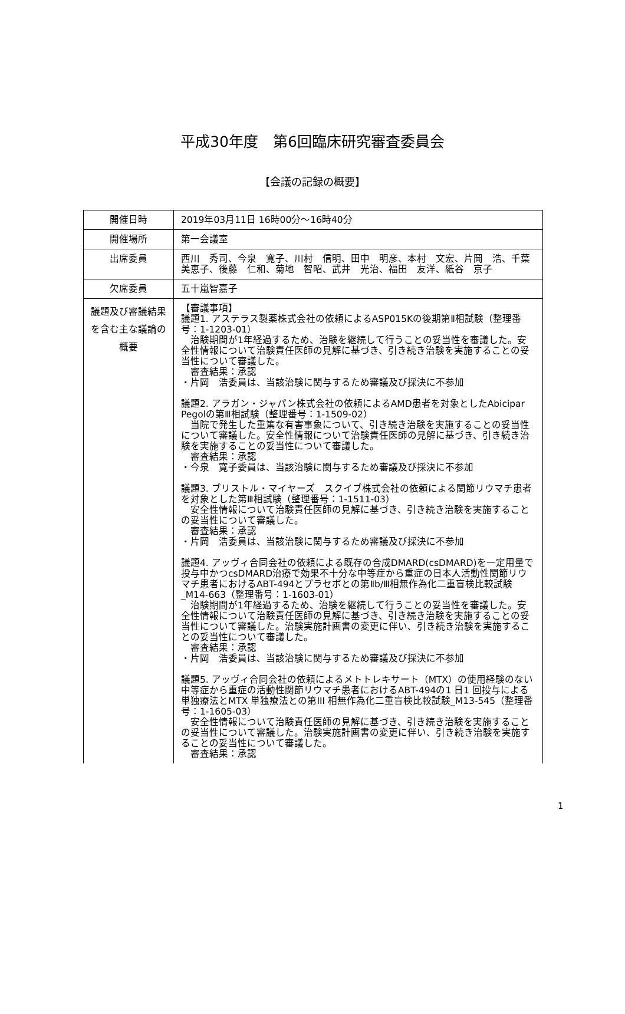平成30年度　第6回臨床研究審査委員会
【会議の記録の概要】
| 開催日時 | 2019年03月11日 16時00分～16時40分 |
| 開催場所 | 第一会議室 |
| 出席委員 | 西川 秀司、今泉 寛子、川村 信明、田中 明彦、本村 文宏、片岡 浩、千葉 美恵子、後藤 仁和、菊地 智昭、武井 光治、福田 友洋、紙谷 京子 |
| 欠席委員 | 五十嵐智嘉子 |
| 議題及び審議結果を含む主な議論の概要 | 【審議事項】 議題1. アステラス製薬株式会社の依頼によるASP015Kの後期第Ⅱ相試験（整理番号：1-1203-01） 治験期間が1年経過するため、治験を継続して行うことの妥当性を審議した。安全性情報について治験責任医師の見解に基づき、引き続き治験を実施することの妥当性について審議した。 審査結果：承認 ・片岡 浩委員は、当該治験に関与するため審議及び採決に不参加 議題2. アラガン・ジャパン株式会社の依頼によるAMD患者を対象としたAbicipar Pegolの第Ⅲ相試験（整理番号：1-1509-02） 当院で発生した重篤な有害事象について、引き続き治験を実施することの妥当性について審議した。安全性情報について治験責任医師の見解に基づき、引き続き治験を実施することの妥当性について審議した。 審査結果：承認 ・今泉 寛子委員は、当該治験に関与するため審議及び採決に不参加 議題3. ブリストル・マイヤーズ スクイブ株式会社の依頼による関節リウマチ患者を対象とした第Ⅲ相試験（整理番号：1-1511-03） 安全性情報について治験責任医師の見解に基づき、引き続き治験を実施することの妥当性について審議した。 審査結果：承認 ・片岡 浩委員は、当該治験に関与するため審議及び採決に不参加 議題4. アッヴィ合同会社の依頼による既存の合成DMARD(csDMARD)を一定用量で投与中かつcsDMARD治療で効果不十分な中等症から重症の日本人活動性関節リウマチ患者におけるABT-494とプラセボとの第Ⅱb/Ⅲ相無作為化二重盲検比較試験_M14-663（整理番号：1-1603-01） 治験期間が1年経過するため、治験を継続して行うことの妥当性を審議した。安全性情報について治験責任医師の見解に基づき、引き続き治験を実施することの妥当性について審議した。治験実施計画書の変更に伴い、引き続き治験を実施することの妥当性について審議した。 審査結果：承認 ・片岡 浩委員は、当該治験に関与するため審議及び採決に不参加 議題5. アッヴィ合同会社の依頼によるメトトレキサート（MTX）の使用経験のない中等症から重症の活動性関節リウマチ患者におけるABT-494の1 日1 回投与による単独療法とMTX 単独療法との第III 相無作為化二重盲検比較試験_M13-545（整理番号：1-1605-03） 安全性情報について治験責任医師の見解に基づき、引き続き治験を実施することの妥当性について審議した。治験実施計画書の変更に伴い、引き続き治験を実施することの妥当性について審議した。 審査結果：承認 |
1